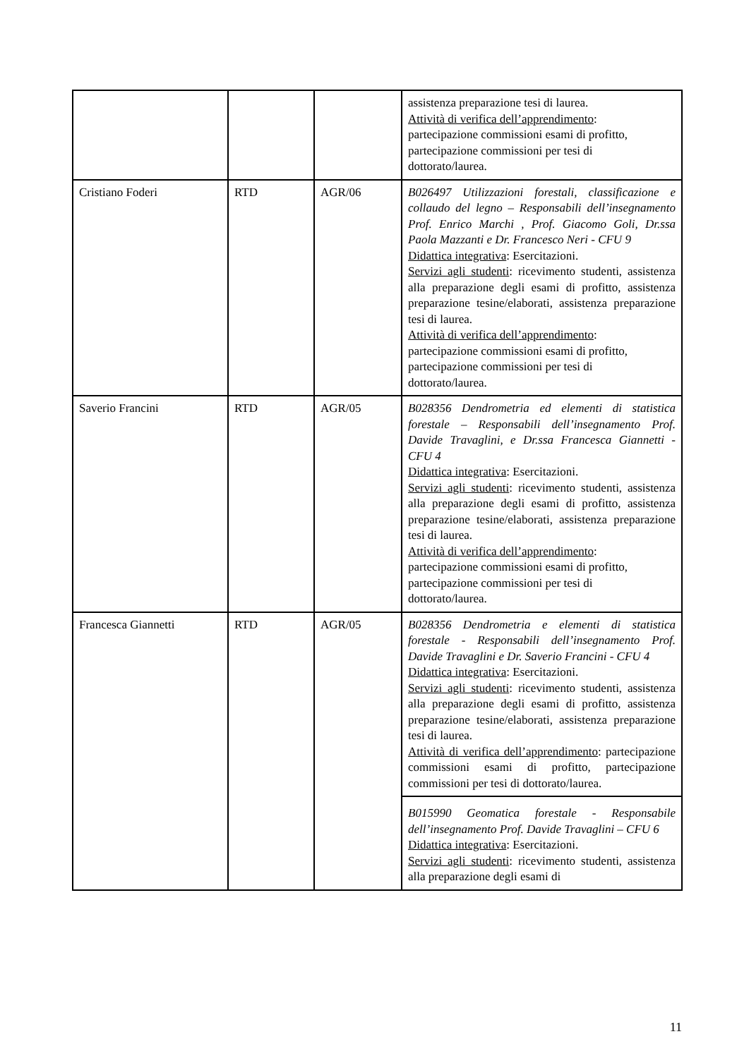| | | | assistenza preparazione tesi di laurea. Attività di verifica dell’apprendimento : partecipazione commissioni esami di profitto, partecipazione commissioni per tesi di dottorato/laurea. |
| Cristiano Foderi | RTD | AGR/06 | B026497 Utilizzazioni forestali, classificazione e collaudo del legno – Responsabili dell’insegnamento Prof. Enrico Marchi , Prof. Giacomo Goli, Dr.ssa Paola Mazzanti e Dr. Francesco Neri - CFU 9 Didattica integrativa : Esercitazioni. Servizi agli studenti : ricevimento studenti, assistenza alla preparazione degli esami di profitto, assistenza preparazione tesine/elaborati, assistenza preparazione tesi di laurea. Attività di verifica dell’apprendimento : partecipazione commissioni esami di profitto, partecipazione commissioni per tesi di dottorato/laurea. |
| Saverio Francini | RTD | AGR/05 | B028356 Dendrometria ed elementi di statistica forestale – Responsabili dell’insegnamento Prof. Davide Travaglini, e Dr.ssa Francesca Giannetti - CFU 4 Didattica integrativa : Esercitazioni. Servizi agli studenti : ricevimento studenti, assistenza alla preparazione degli esami di profitto, assistenza preparazione tesine/elaborati, assistenza preparazione tesi di laurea. Attività di verifica dell’apprendimento : partecipazione commissioni esami di profitto, partecipazione commissioni per tesi di dottorato/laurea. |
| Francesca Giannetti | RTD | AGR/05 | B028356 Dendrometria e elementi di statistica forestale - Responsabili dell’insegnamento Prof. Davide Travaglini e Dr. Saverio Francini - CFU 4 Didattica integrativa : Esercitazioni. Servizi agli studenti : ricevimento studenti, assistenza alla preparazione degli esami di profitto, assistenza preparazione tesine/elaborati, assistenza preparazione tesi di laurea. Attività di verifica dell’apprendimento : partecipazione commissioni esami di profitto, partecipazione commissioni per tesi di dottorato/laurea. |
| | | | B015990 Geomatica forestale - Responsabile dell’insegnamento Prof. Davide Travaglini – CFU 6 Didattica integrativa : Esercitazioni. Servizi agli studenti : ricevimento studenti, assistenza alla preparazione degli esami di |
11